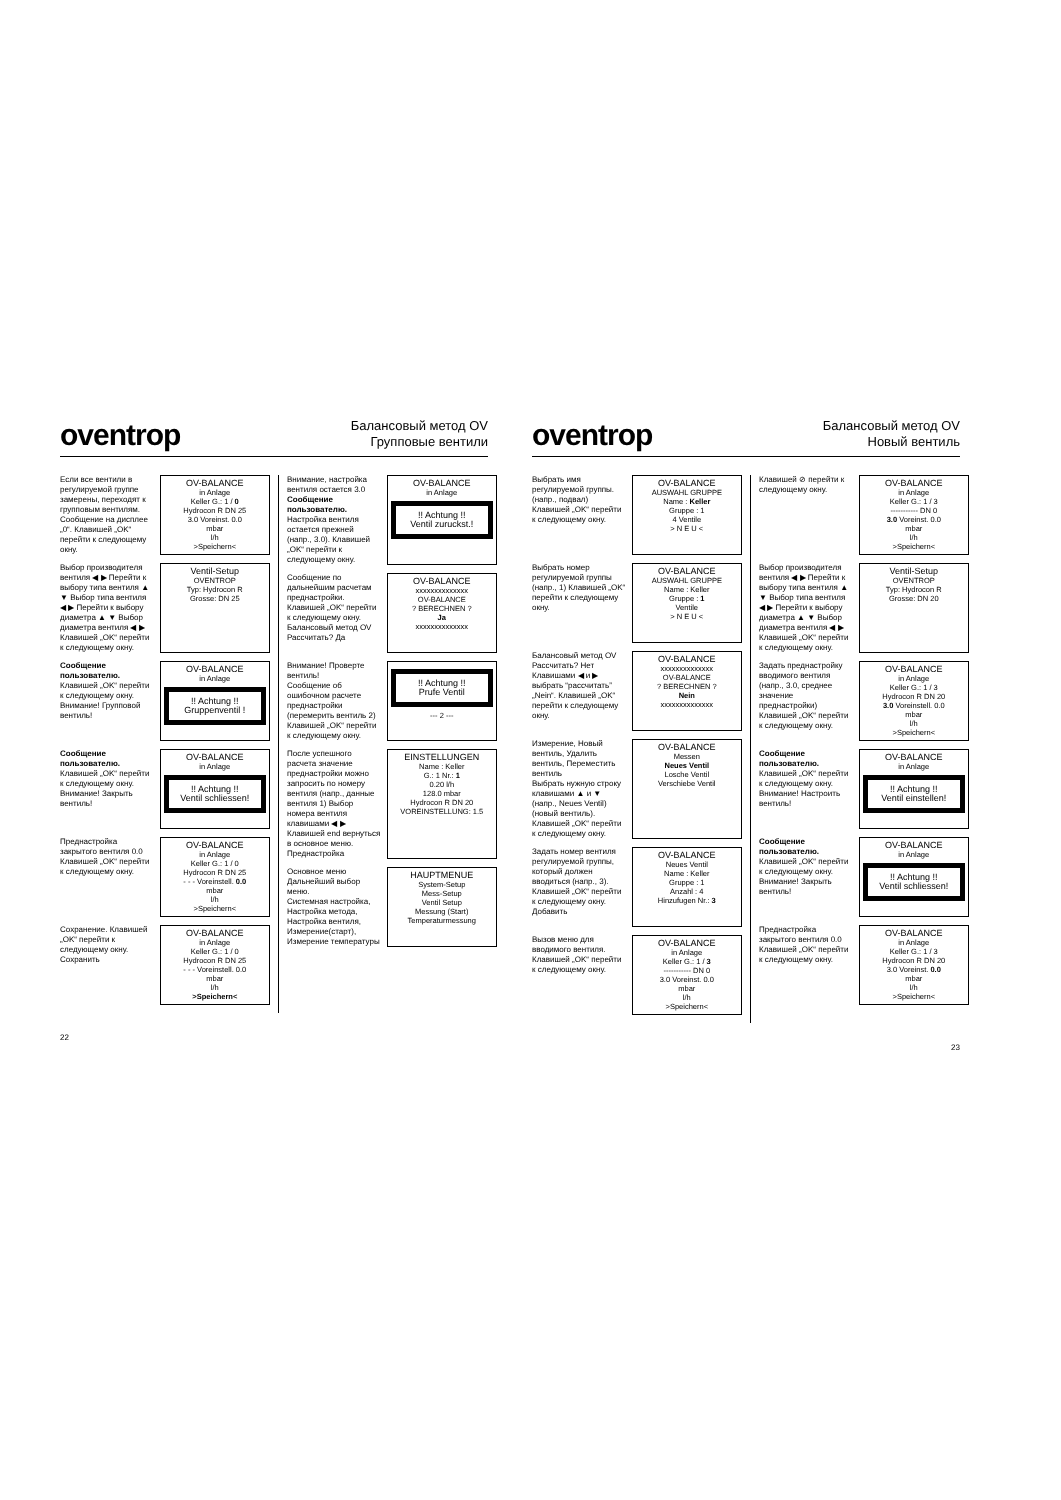oventrop
Балансовый метод OV
Групповые вентили
Если все вентили в регулируемой группе замерены, переходят к групповым вентилям. Сообщение на дисплее „0“. Клавишей „OK“ перейти к следующему окну.
OV-BALANCE
in Anlage
Keller G.: 1 / 0
Hydrocon R DN 25
3.0 Voreinst. 0.0
mbar
l/h
>Speichern<
Выбор производителя вентиля ◀ ▶ Перейти к выбору типа вентиля ▲ ▼ Выбор типа вентиля ◀ ▶ Перейти к выбору диаметра ▲ ▼ Выбор диаметра вентиля ◀ ▶ Клавишей „OK“ перейти к следующему окну.
Ventil-Setup
OVENTROP
Typ: Hydrocon R
Grosse: DN 25
Сообщение пользователю.
Клавишей „OK“ перейти к следующему окну.
Внимание! Групповой вентиль!
OV-BALANCE
in Anlage
!! Achtung !!
Gruppenventil !
Сообщение пользователю.
Клавишей „OK“ перейти к следующему окну.
Внимание! Закрыть вентиль!
OV-BALANCE
in Anlage
!! Achtung !!
Ventil schliessen!
Преднастройка закрытого вентиля 0.0 Клавишей „OK“ перейти к следующему окну.
OV-BALANCE
in Anlage
Keller G.: 1 / 0
Hydrocon R DN 25
- - - Voreinstell. 0.0
mbar
l/h
>Speichern<
Сохранение. Клавишей „OK“ перейти к следующему окну.
Сохранить
OV-BALANCE
in Anlage
Keller G.: 1 / 0
Hydrocon R DN 25
- - - Voreinstell. 0.0
mbar
l/h
>Speichern<
Внимание, настройка вентиля остается 3.0
Сообщение пользователю.
Настройка вентиля остается прежней (напр., 3.0). Клавишей „OK“ перейти к следующему окну.
OV-BALANCE
in Anlage
!! Achtung !!
Ventil zuruckst.!
Сообщение по дальнейшим расчетам преднастройки. Клавишей „OK“ перейти к следующему окну.
Балансовый метод OV Рассчитать? Да
OV-BALANCE
xxxxxxxxxxxxxx
OV-BALANCE
? BERECHNEN ?
Ja
xxxxxxxxxxxxxx
Внимание! Проверте вентиль!
Сообщение об ошибочном расчете преднастройки (перемерить вентиль 2) Клавишей „OK“ перейти к следующему окну.
!! Achtung !!
Prufe Ventil
--- 2 ---
После успешного расчета значение преднастройки можно запросить по номеру вентиля (напр., данные вентиля 1) Выбор номера вентиля клавишами ◀ ▶ Клавишей end вернуться в основное меню.
Преднастройка
EINSTELLUNGEN
Name : Keller
G.: 1 Nr.: 1
0.20 l/h
128.0 mbar
Hydrocon R DN 20
VOREINSTELLUNG: 1.5
Основное меню
Дальнейший выбор меню.
Системная настройка, Настройка метода, Настройка вентиля, Измерение(старт), Измерение температуры
HAUPTMENUE
System-Setup
Mess-Setup
Ventil Setup
Messung (Start)
Temperaturmessung
22
oventrop
Балансовый метод OV
Новый вентиль
Выбрать имя регулируемой группы. (напр., подвал) Клавишей „OK“ перейти к следующему окну.
OV-BALANCE
AUSWAHL GRUPPE
Name : Keller
Gruppe : 1
4 Ventile
> N E U <
Выбрать номер регулируемой группы (напр., 1) Клавишей „OK“ перейти к следующему окну.
OV-BALANCE
AUSWAHL GRUPPE
Name : Keller
Gruppe : 1
Ventile
> N E U <
Балансовый метод OV Рассчитать? Нет
Клавишами ◀ и ▶ выбрать “рассчитать” „Nein“. Клавишей „OK“ перейти к следующему окну.
OV-BALANCE
xxxxxxxxxxxxxx
OV-BALANCE
? BERECHNEN ?
Nein
xxxxxxxxxxxxxx
Измерение, Новый вентиль, Удалить вентиль, Переместить вентиль
Выбрать нужную строку клавишами ▲ и ▼ (напр., Neues Ventil) (новый вентиль). Клавишей „OK“ перейти к следующему окну.
OV-BALANCE
Messen
Neues Ventil
Losche Ventil
Verschiebe Ventil
Задать номер вентиля регулируемой группы, который должен вводиться (напр., 3). Клавишей „OK“ перейти к следующему окну.
Добавить
OV-BALANCE
Neues Ventil
Name : Keller
Gruppe : 1
Anzahl : 4
Hinzufugen Nr.: 3
Вызов меню для вводимого вентиля. Клавишей „OK“ перейти к следующему окну.
OV-BALANCE
in Anlage
Keller G.: 1 / 3
----------- DN 0
3.0 Voreinst. 0.0
mbar
l/h
>Speichern<
Клавишей ⊘ перейти к следующему окну.
OV-BALANCE
in Anlage
Keller G.: 1 / 3
----------- DN 0
3.0 Voreinst. 0.0
mbar
l/h
>Speichern<
Выбор производителя вентиля ◀ ▶ Перейти к выбору типа вентиля ▲ ▼ Выбор типа вентиля ◀ ▶ Перейти к выбору диаметра ▲ ▼ Выбор диаметра вентиля ◀ ▶ Клавишей „OK“ перейти к следующему окну.
Ventil-Setup
OVENTROP
Typ: Hydrocon R
Grosse: DN 20
Задать преднастройку вводимого вентиля (напр., 3.0, среднее значение преднастройки) Клавишей „OK“ перейти к следующему окну.
OV-BALANCE
in Anlage
Keller G.: 1 / 3
Hydrocon R DN 20
3.0 Voreinstell. 0.0
mbar
l/h
>Speichern<
Сообщение пользователю.
Клавишей „OK“ перейти к следующему окну.
Внимание! Настроить вентиль!
OV-BALANCE
in Anlage
!! Achtung !!
Ventil einstellen!
Сообщение пользователю.
Клавишей „OK“ перейти к следующему окну.
Внимание! Закрыть вентиль!
OV-BALANCE
in Anlage
!! Achtung !!
Ventil schliessen!
Преднастройка закрытого вентиля 0.0 Клавишей „OK“ перейти к следующему окну.
OV-BALANCE
in Anlage
Keller G.: 1 / 3
Hydrocon R DN 20
3.0 Voreinst. 0.0
mbar
l/h
>Speichern<
23